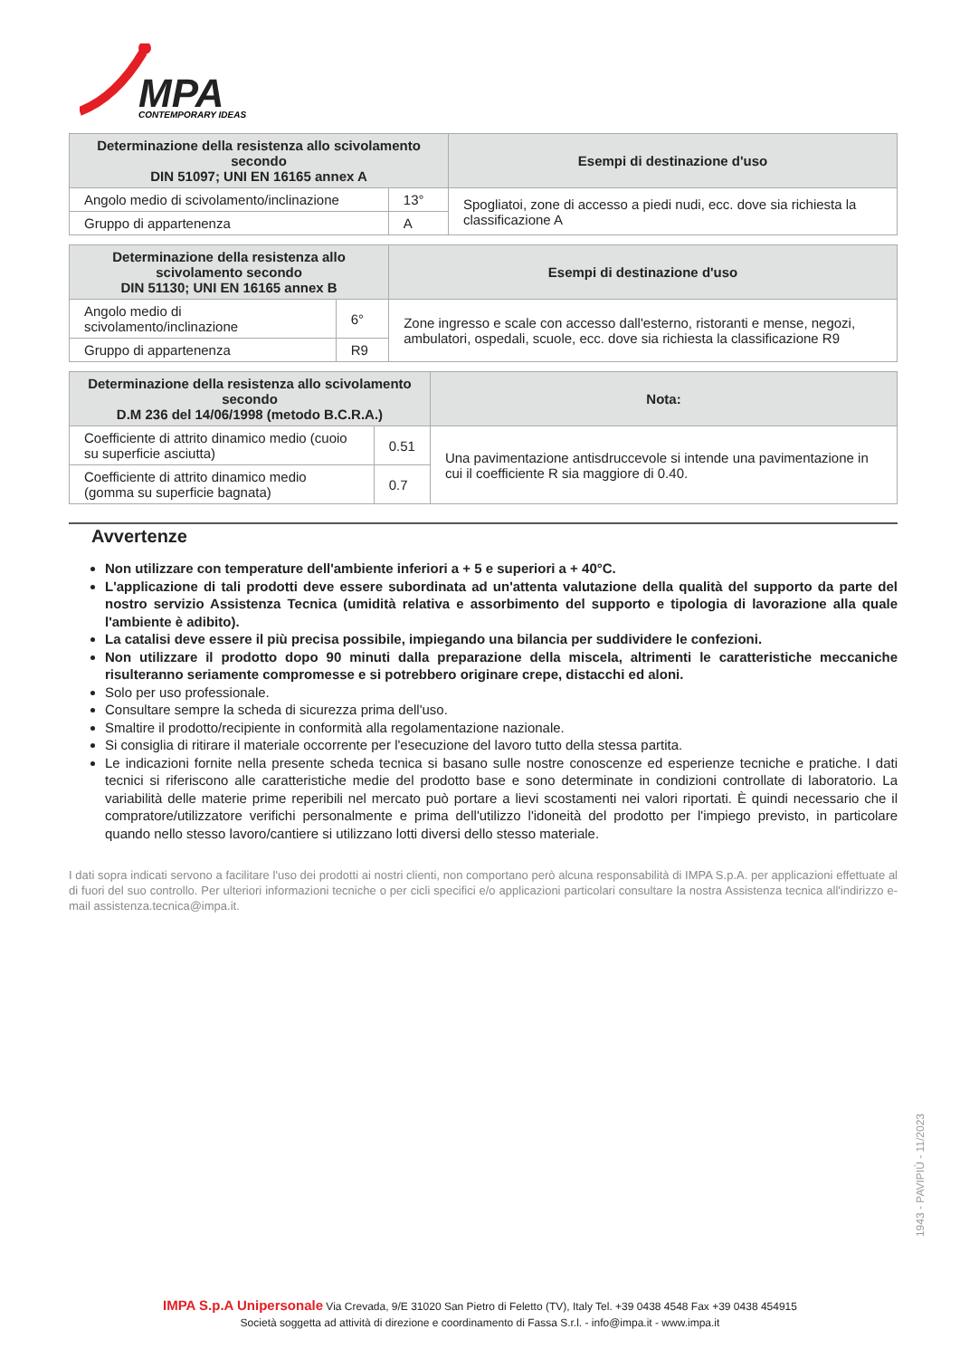MPA
CONTEMPORARY IDEAS
| Determinazione della resistenza allo scivolamento secondo DIN 51097; UNI EN 16165 annex A | | Esempi di destinazione d'uso |
| --- | --- | --- |
| Angolo medio di scivolamento/inclinazione | 13° | Spogliatoi, zone di accesso a piedi nudi, ecc. dove sia richiesta la classificazione A |
| Gruppo di appartenenza | A | |
| Determinazione della resistenza allo scivolamento secondo DIN 51130; UNI EN 16165 annex B | | Esempi di destinazione d'uso |
| --- | --- | --- |
| Angolo medio di scivolamento/inclinazione | 6° | Zone ingresso e scale con accesso dall'esterno, ristoranti e mense, negozi, ambulatori, ospedali, scuole, ecc. dove sia richiesta la classificazione R9 |
| Gruppo di appartenenza | R9 | |
| Determinazione della resistenza allo scivolamento secondo D.M 236 del 14/06/1998 (metodo B.C.R.A.) | | Nota: |
| --- | --- | --- |
| Coefficiente di attrito dinamico medio (cuoio su superficie asciutta) | 0.51 | Una pavimentazione antisdruccevole si intende una pavimentazione in cui il coefficiente R sia maggiore di 0.40. |
| Coefficiente di attrito dinamico medio (gomma su superficie bagnata) | 0.7 | |
Avvertenze
Non utilizzare con temperature dell'ambiente inferiori a + 5 e superiori a + 40°C.
L'applicazione di tali prodotti deve essere subordinata ad un'attenta valutazione della qualità del supporto da parte del nostro servizio Assistenza Tecnica (umidità relativa e assorbimento del supporto e tipologia di lavorazione alla quale l'ambiente è adibito).
La catalisi deve essere il più precisa possibile, impiegando una bilancia per suddividere le confezioni.
Non utilizzare il prodotto dopo 90 minuti dalla preparazione della miscela, altrimenti le caratteristiche meccaniche risulteranno seriamente compromesse e si potrebbero originare crepe, distacchi ed aloni.
Solo per uso professionale.
Consultare sempre la scheda di sicurezza prima dell'uso.
Smaltire il prodotto/recipiente in conformità alla regolamentazione nazionale.
Si consiglia di ritirare il materiale occorrente per l'esecuzione del lavoro tutto della stessa partita.
Le indicazioni fornite nella presente scheda tecnica si basano sulle nostre conoscenze ed esperienze tecniche e pratiche. I dati tecnici si riferiscono alle caratteristiche medie del prodotto base e sono determinate in condizioni controllate di laboratorio. La variabilità delle materie prime reperibili nel mercato può portare a lievi scostamenti nei valori riportati. È quindi necessario che il compratore/utilizzatore verifichi personalmente e prima dell'utilizzo l'idoneità del prodotto per l'impiego previsto, in particolare quando nello stesso lavoro/cantiere si utilizzano lotti diversi dello stesso materiale.
I dati sopra indicati servono a facilitare l'uso dei prodotti ai nostri clienti, non comportano però alcuna responsabilità di IMPA S.p.A. per applicazioni effettuate al di fuori del suo controllo. Per ulteriori informazioni tecniche o per cicli specifici e/o applicazioni particolari consultare la nostra Assistenza tecnica all'indirizzo e-mail assistenza.tecnica@impa.it.
1943 - PAVIPIÙ - 11/2023
IMPA S.p.A Unipersonale Via Crevada, 9/E 31020 San Pietro di Feletto (TV), Italy Tel. +39 0438 4548 Fax +39 0438 454915
Società soggetta ad attività di direzione e coordinamento di Fassa S.r.l. - info@impa.it - www.impa.it